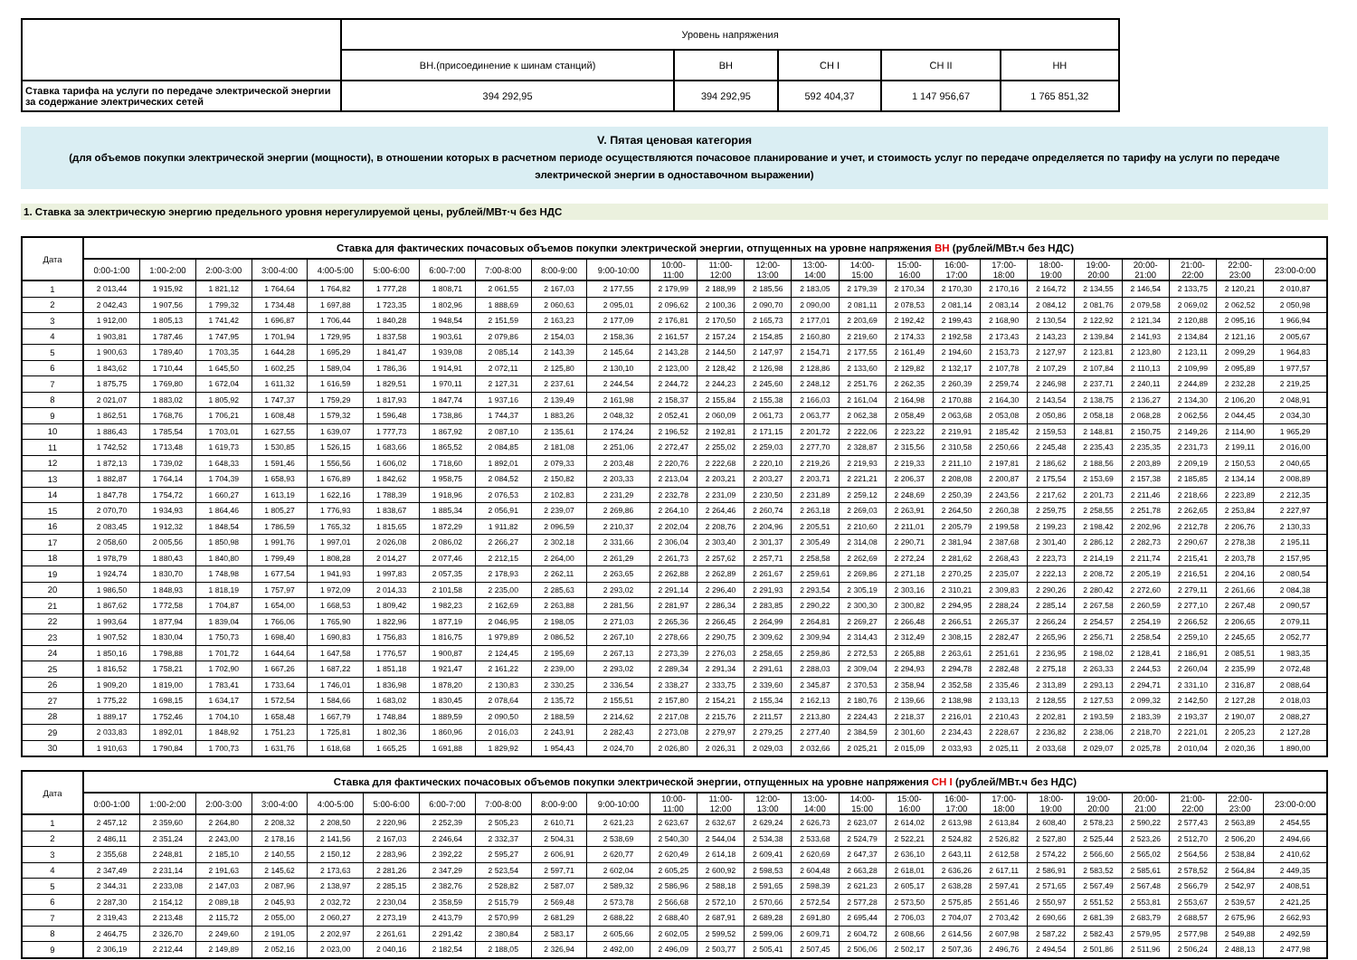| | Уровень напряжения | | | | |
| | ВН.(присоединение к шинам станций) | ВН | СН I | СН II | НН |
| Ставка тарифа на услуги по передаче электрической энергии за содержание электрических сетей | 394 292,95 | 394 292,95 | 592 404,37 | 1 147 956,67 | 1 765 851,32 |
V. Пятая ценовая категория
(для объемов покупки электрической энергии (мощности), в отношении которых в расчетном периоде осуществляются почасовое планирование и учет, и стоимость услуг по передаче определяется по тарифу на услуги по передаче электрической энергии в одноставочном выражении)
1. Ставка за электрическую энергию предельного уровня нерегулируемой цены, рублей/МВт·ч без НДС
| Дата | Ставка для фактических почасовых объемов покупки электрической энергии, отпущенных на уровне напряжения ВН (рублей/МВт.ч без НДС) | | | | | | | | | | | | | | | | | | | | | | | |
| --- | --- | --- | --- | --- | --- | --- | --- | --- | --- | --- | --- | --- | --- | --- | --- | --- | --- | --- | --- | --- | --- | --- | --- | --- |
| | 0:00-1:00 | 1:00-2:00 | 2:00-3:00 | 3:00-4:00 | 4:00-5:00 | 5:00-6:00 | 6:00-7:00 | 7:00-8:00 | 8:00-9:00 | 9:00-10:00 | 10:00- 11:00 | 11:00- 12:00 | 12:00- 13:00 | 13:00- 14:00 | 14:00- 15:00 | 15:00- 16:00 | 16:00- 17:00 | 17:00- 18:00 | 18:00- 19:00 | 19:00- 20:00 | 20:00- 21:00 | 21:00- 22:00 | 22:00- 23:00 | 23:00-0:00 |
| 1 | 2 013,44 | 1 915,92 | 1 821,12 | 1 764,64 | 1 764,82 | 1 777,28 | 1 808,71 | 2 061,55 | 2 167,03 | 2 177,55 | 2 179,99 | 2 188,99 | 2 185,56 | 2 183,05 | 2 179,39 | 2 170,34 | 2 170,30 | 2 170,16 | 2 164,72 | 2 134,55 | 2 146,54 | 2 133,75 | 2 120,21 | 2 010,87 |
| 2 | 2 042,43 | 1 907,56 | 1 799,32 | 1 734,48 | 1 697,88 | 1 723,35 | 1 802,96 | 1 888,69 | 2 060,63 | 2 095,01 | 2 096,62 | 2 100,36 | 2 090,70 | 2 090,00 | 2 081,11 | 2 078,53 | 2 081,14 | 2 083,14 | 2 084,12 | 2 081,76 | 2 079,58 | 2 069,02 | 2 062,52 | 2 050,98 |
| 3 | 1 912,00 | 1 805,13 | 1 741,42 | 1 696,87 | 1 706,44 | 1 840,28 | 1 948,54 | 2 151,59 | 2 163,23 | 2 177,09 | 2 176,81 | 2 170,50 | 2 165,73 | 2 177,01 | 2 203,69 | 2 192,42 | 2 199,43 | 2 168,90 | 2 130,54 | 2 122,92 | 2 121,34 | 2 120,88 | 2 095,16 | 1 966,94 |
| 4 | 1 903,81 | 1 787,46 | 1 747,95 | 1 701,94 | 1 729,95 | 1 837,58 | 1 903,61 | 2 079,86 | 2 154,03 | 2 158,36 | 2 161,57 | 2 157,24 | 2 154,85 | 2 160,80 | 2 219,60 | 2 174,33 | 2 192,58 | 2 173,43 | 2 143,23 | 2 139,84 | 2 141,93 | 2 134,84 | 2 121,16 | 2 005,67 |
| 5 | 1 900,63 | 1 789,40 | 1 703,35 | 1 644,28 | 1 695,29 | 1 841,47 | 1 939,08 | 2 085,14 | 2 143,39 | 2 145,64 | 2 143,28 | 2 144,50 | 2 147,97 | 2 154,71 | 2 177,55 | 2 161,49 | 2 194,60 | 2 153,73 | 2 127,97 | 2 123,81 | 2 123,80 | 2 123,11 | 2 099,29 | 1 964,83 |
| 6 | 1 843,62 | 1 710,44 | 1 645,50 | 1 602,25 | 1 589,04 | 1 786,36 | 1 914,91 | 2 072,11 | 2 125,80 | 2 130,10 | 2 123,00 | 2 128,42 | 2 126,98 | 2 128,86 | 2 133,60 | 2 129,82 | 2 132,17 | 2 107,78 | 2 107,29 | 2 107,84 | 2 110,13 | 2 109,99 | 2 095,89 | 1 977,57 |
| 7 | 1 875,75 | 1 769,80 | 1 672,04 | 1 611,32 | 1 616,59 | 1 829,51 | 1 970,11 | 2 127,31 | 2 237,61 | 2 244,54 | 2 244,72 | 2 244,23 | 2 245,60 | 2 248,12 | 2 251,76 | 2 262,35 | 2 260,39 | 2 259,74 | 2 246,98 | 2 237,71 | 2 240,11 | 2 244,89 | 2 232,28 | 2 219,25 |
| 8 | 2 021,07 | 1 883,02 | 1 805,92 | 1 747,37 | 1 759,29 | 1 817,93 | 1 847,74 | 1 937,16 | 2 139,49 | 2 161,98 | 2 158,37 | 2 155,84 | 2 155,38 | 2 166,03 | 2 161,04 | 2 164,98 | 2 170,88 | 2 164,30 | 2 143,54 | 2 138,75 | 2 136,27 | 2 134,30 | 2 106,20 | 2 048,91 |
| 9 | 1 862,51 | 1 768,76 | 1 706,21 | 1 608,48 | 1 579,32 | 1 596,48 | 1 738,86 | 1 744,37 | 1 883,26 | 2 048,32 | 2 052,41 | 2 060,09 | 2 061,73 | 2 063,77 | 2 062,38 | 2 058,49 | 2 063,68 | 2 053,08 | 2 050,86 | 2 058,18 | 2 068,28 | 2 062,56 | 2 044,45 | 2 034,30 |
| 10 | 1 886,43 | 1 785,54 | 1 703,01 | 1 627,55 | 1 639,07 | 1 777,73 | 1 867,92 | 2 087,10 | 2 135,61 | 2 174,24 | 2 196,52 | 2 192,81 | 2 171,15 | 2 201,72 | 2 222,06 | 2 223,22 | 2 219,91 | 2 185,42 | 2 159,53 | 2 148,81 | 2 150,75 | 2 149,26 | 2 114,90 | 1 965,29 |
| 11 | 1 742,52 | 1 713,48 | 1 619,73 | 1 530,85 | 1 526,15 | 1 683,66 | 1 865,52 | 2 084,85 | 2 181,08 | 2 251,06 | 2 272,47 | 2 255,02 | 2 259,03 | 2 277,70 | 2 328,87 | 2 315,56 | 2 310,58 | 2 250,66 | 2 245,48 | 2 235,43 | 2 235,35 | 2 231,73 | 2 199,11 | 2 016,00 |
| 12 | 1 872,13 | 1 739,02 | 1 648,33 | 1 591,46 | 1 556,56 | 1 606,02 | 1 718,60 | 1 892,01 | 2 079,33 | 2 203,48 | 2 220,76 | 2 222,68 | 2 220,10 | 2 219,26 | 2 219,93 | 2 219,33 | 2 211,10 | 2 197,81 | 2 186,62 | 2 188,56 | 2 203,89 | 2 209,19 | 2 150,53 | 2 040,65 |
| 13 | 1 882,87 | 1 764,14 | 1 704,39 | 1 658,93 | 1 676,89 | 1 842,62 | 1 958,75 | 2 084,52 | 2 150,82 | 2 203,33 | 2 213,04 | 2 203,21 | 2 203,27 | 2 203,71 | 2 221,21 | 2 206,37 | 2 208,08 | 2 200,87 | 2 175,54 | 2 153,69 | 2 157,38 | 2 185,85 | 2 134,14 | 2 008,89 |
| 14 | 1 847,78 | 1 754,72 | 1 660,27 | 1 613,19 | 1 622,16 | 1 788,39 | 1 918,96 | 2 076,53 | 2 102,83 | 2 231,29 | 2 232,78 | 2 231,09 | 2 230,50 | 2 231,89 | 2 259,12 | 2 248,69 | 2 250,39 | 2 243,56 | 2 217,62 | 2 201,73 | 2 211,46 | 2 218,66 | 2 223,89 | 2 212,35 |
| 15 | 2 070,70 | 1 934,93 | 1 864,46 | 1 805,27 | 1 776,93 | 1 838,67 | 1 885,34 | 2 056,91 | 2 239,07 | 2 269,86 | 2 264,10 | 2 264,46 | 2 260,74 | 2 263,18 | 2 269,03 | 2 263,91 | 2 264,50 | 2 260,38 | 2 259,75 | 2 258,55 | 2 251,78 | 2 262,65 | 2 253,84 | 2 227,97 |
| 16 | 2 083,45 | 1 912,32 | 1 848,54 | 1 786,59 | 1 765,32 | 1 815,65 | 1 872,29 | 1 911,82 | 2 096,59 | 2 210,37 | 2 202,04 | 2 208,76 | 2 204,96 | 2 205,51 | 2 210,60 | 2 211,01 | 2 205,79 | 2 199,58 | 2 199,23 | 2 198,42 | 2 202,96 | 2 212,78 | 2 206,76 | 2 130,33 |
| 17 | 2 058,60 | 2 005,56 | 1 850,98 | 1 991,76 | 1 997,01 | 2 026,08 | 2 086,02 | 2 266,27 | 2 302,18 | 2 331,66 | 2 306,04 | 2 303,40 | 2 301,37 | 2 305,49 | 2 314,08 | 2 290,71 | 2 381,94 | 2 387,68 | 2 301,40 | 2 286,12 | 2 282,73 | 2 290,67 | 2 278,38 | 2 195,11 |
| 18 | 1 978,79 | 1 880,43 | 1 840,80 | 1 799,49 | 1 808,28 | 2 014,27 | 2 077,46 | 2 212,15 | 2 264,00 | 2 261,29 | 2 261,73 | 2 257,62 | 2 257,71 | 2 258,58 | 2 262,69 | 2 272,24 | 2 281,62 | 2 268,43 | 2 223,73 | 2 214,19 | 2 211,74 | 2 215,41 | 2 203,78 | 2 157,95 |
| 19 | 1 924,74 | 1 830,70 | 1 748,98 | 1 677,54 | 1 941,93 | 1 997,83 | 2 057,35 | 2 178,93 | 2 262,11 | 2 263,65 | 2 262,88 | 2 262,89 | 2 261,67 | 2 259,61 | 2 269,86 | 2 271,18 | 2 270,25 | 2 235,07 | 2 222,13 | 2 208,72 | 2 205,19 | 2 216,51 | 2 204,16 | 2 080,54 |
| 20 | 1 986,50 | 1 848,93 | 1 818,19 | 1 757,97 | 1 972,09 | 2 014,33 | 2 101,58 | 2 235,00 | 2 285,63 | 2 293,02 | 2 291,14 | 2 296,40 | 2 291,93 | 2 293,54 | 2 305,19 | 2 303,16 | 2 310,21 | 2 309,83 | 2 290,26 | 2 280,42 | 2 272,60 | 2 279,11 | 2 261,66 | 2 084,38 |
| 21 | 1 867,62 | 1 772,58 | 1 704,87 | 1 654,00 | 1 668,53 | 1 809,42 | 1 982,23 | 2 162,69 | 2 263,88 | 2 281,56 | 2 281,97 | 2 286,34 | 2 283,85 | 2 290,22 | 2 300,30 | 2 300,82 | 2 294,95 | 2 288,24 | 2 285,14 | 2 267,58 | 2 260,59 | 2 277,10 | 2 267,48 | 2 090,57 |
| 22 | 1 993,64 | 1 877,94 | 1 839,04 | 1 766,06 | 1 765,90 | 1 822,96 | 1 877,19 | 2 046,95 | 2 198,05 | 2 271,03 | 2 265,36 | 2 266,45 | 2 264,99 | 2 264,81 | 2 269,27 | 2 266,48 | 2 266,51 | 2 265,37 | 2 266,24 | 2 254,57 | 2 254,19 | 2 266,52 | 2 206,65 | 2 079,11 |
| 23 | 1 907,52 | 1 830,04 | 1 750,73 | 1 698,40 | 1 690,83 | 1 756,83 | 1 816,75 | 1 979,89 | 2 086,52 | 2 267,10 | 2 278,66 | 2 290,75 | 2 309,62 | 2 309,94 | 2 314,43 | 2 312,49 | 2 308,15 | 2 282,47 | 2 265,96 | 2 256,71 | 2 258,54 | 2 259,10 | 2 245,65 | 2 052,77 |
| 24 | 1 850,16 | 1 798,88 | 1 701,72 | 1 644,64 | 1 647,58 | 1 776,57 | 1 900,87 | 2 124,45 | 2 195,69 | 2 267,13 | 2 273,39 | 2 276,03 | 2 258,65 | 2 259,86 | 2 272,53 | 2 265,88 | 2 263,61 | 2 251,61 | 2 236,95 | 2 198,02 | 2 128,41 | 2 186,91 | 2 085,51 | 1 983,35 |
| 25 | 1 816,52 | 1 758,21 | 1 702,90 | 1 667,26 | 1 687,22 | 1 851,18 | 1 921,47 | 2 161,22 | 2 239,00 | 2 293,02 | 2 289,34 | 2 291,34 | 2 291,61 | 2 288,03 | 2 309,04 | 2 294,93 | 2 294,78 | 2 282,48 | 2 275,18 | 2 263,33 | 2 244,53 | 2 260,04 | 2 235,99 | 2 072,48 |
| 26 | 1 909,20 | 1 819,00 | 1 783,41 | 1 733,64 | 1 746,01 | 1 836,98 | 1 878,20 | 2 130,83 | 2 330,25 | 2 336,54 | 2 338,27 | 2 333,75 | 2 339,60 | 2 345,87 | 2 370,53 | 2 358,94 | 2 352,58 | 2 335,46 | 2 313,89 | 2 293,13 | 2 294,71 | 2 331,10 | 2 316,87 | 2 088,64 |
| 27 | 1 775,22 | 1 698,15 | 1 634,17 | 1 572,54 | 1 584,66 | 1 683,02 | 1 830,45 | 2 078,64 | 2 135,72 | 2 155,51 | 2 157,80 | 2 154,21 | 2 155,34 | 2 162,13 | 2 180,76 | 2 139,66 | 2 138,98 | 2 133,13 | 2 128,55 | 2 127,53 | 2 099,32 | 2 142,50 | 2 127,28 | 2 018,03 |
| 28 | 1 889,17 | 1 752,46 | 1 704,10 | 1 658,48 | 1 667,79 | 1 748,84 | 1 889,59 | 2 090,50 | 2 188,59 | 2 214,62 | 2 217,08 | 2 215,76 | 2 211,57 | 2 213,80 | 2 224,43 | 2 218,37 | 2 216,01 | 2 210,43 | 2 202,81 | 2 193,59 | 2 183,39 | 2 193,37 | 2 190,07 | 2 088,27 |
| 29 | 2 033,83 | 1 892,01 | 1 848,92 | 1 751,23 | 1 725,81 | 1 802,36 | 1 860,96 | 2 016,03 | 2 243,91 | 2 282,43 | 2 273,08 | 2 279,97 | 2 279,25 | 2 277,40 | 2 384,59 | 2 301,60 | 2 234,43 | 2 228,67 | 2 236,82 | 2 238,06 | 2 218,70 | 2 221,01 | 2 205,23 | 2 127,28 |
| 30 | 1 910,63 | 1 790,84 | 1 700,73 | 1 631,76 | 1 618,68 | 1 665,25 | 1 691,88 | 1 829,92 | 1 954,43 | 2 024,70 | 2 026,80 | 2 026,31 | 2 029,03 | 2 032,66 | 2 025,21 | 2 015,09 | 2 033,93 | 2 025,11 | 2 033,68 | 2 029,07 | 2 025,78 | 2 010,04 | 2 020,36 | 1 890,00 |
| Дата | Ставка для фактических почасовых объемов покупки электрической энергии, отпущенных на уровне напряжения СН I (рублей/МВт.ч без НДС) | | | | | | | | | | | | | | | | | | | | | | | |
| --- | --- | --- | --- | --- | --- | --- | --- | --- | --- | --- | --- | --- | --- | --- | --- | --- | --- | --- | --- | --- | --- | --- | --- | --- |
| | 0:00-1:00 | 1:00-2:00 | 2:00-3:00 | 3:00-4:00 | 4:00-5:00 | 5:00-6:00 | 6:00-7:00 | 7:00-8:00 | 8:00-9:00 | 9:00-10:00 | 10:00- 11:00 | 11:00- 12:00 | 12:00- 13:00 | 13:00- 14:00 | 14:00- 15:00 | 15:00- 16:00 | 16:00- 17:00 | 17:00- 18:00 | 18:00- 19:00 | 19:00- 20:00 | 20:00- 21:00 | 21:00- 22:00 | 22:00- 23:00 | 23:00-0:00 |
| 1 | 2 457,12 | 2 359,60 | 2 264,80 | 2 208,32 | 2 208,50 | 2 220,96 | 2 252,39 | 2 505,23 | 2 610,71 | 2 621,23 | 2 623,67 | 2 632,67 | 2 629,24 | 2 626,73 | 2 623,07 | 2 614,02 | 2 613,98 | 2 613,84 | 2 608,40 | 2 578,23 | 2 590,22 | 2 577,43 | 2 563,89 | 2 454,55 |
| 2 | 2 486,11 | 2 351,24 | 2 243,00 | 2 178,16 | 2 141,56 | 2 167,03 | 2 246,64 | 2 332,37 | 2 504,31 | 2 538,69 | 2 540,30 | 2 544,04 | 2 534,38 | 2 533,68 | 2 524,79 | 2 522,21 | 2 524,82 | 2 526,82 | 2 527,80 | 2 525,44 | 2 523,26 | 2 512,70 | 2 506,20 | 2 494,66 |
| 3 | 2 355,68 | 2 248,81 | 2 185,10 | 2 140,55 | 2 150,12 | 2 283,96 | 2 392,22 | 2 595,27 | 2 606,91 | 2 620,77 | 2 620,49 | 2 614,18 | 2 609,41 | 2 620,69 | 2 647,37 | 2 636,10 | 2 643,11 | 2 612,58 | 2 574,22 | 2 566,60 | 2 565,02 | 2 564,56 | 2 538,84 | 2 410,62 |
| 4 | 2 347,49 | 2 231,14 | 2 191,63 | 2 145,62 | 2 173,63 | 2 281,26 | 2 347,29 | 2 523,54 | 2 597,71 | 2 602,04 | 2 605,25 | 2 600,92 | 2 598,53 | 2 604,48 | 2 663,28 | 2 618,01 | 2 636,26 | 2 617,11 | 2 586,91 | 2 583,52 | 2 585,61 | 2 578,52 | 2 564,84 | 2 449,35 |
| 5 | 2 344,31 | 2 233,08 | 2 147,03 | 2 087,96 | 2 138,97 | 2 285,15 | 2 382,76 | 2 528,82 | 2 587,07 | 2 589,32 | 2 586,96 | 2 588,18 | 2 591,65 | 2 598,39 | 2 621,23 | 2 605,17 | 2 638,28 | 2 597,41 | 2 571,65 | 2 567,49 | 2 567,48 | 2 566,79 | 2 542,97 | 2 408,51 |
| 6 | 2 287,30 | 2 154,12 | 2 089,18 | 2 045,93 | 2 032,72 | 2 230,04 | 2 358,59 | 2 515,79 | 2 569,48 | 2 573,78 | 2 566,68 | 2 572,10 | 2 570,66 | 2 572,54 | 2 577,28 | 2 573,50 | 2 575,85 | 2 551,46 | 2 550,97 | 2 551,52 | 2 553,81 | 2 553,67 | 2 539,57 | 2 421,25 |
| 7 | 2 319,43 | 2 213,48 | 2 115,72 | 2 055,00 | 2 060,27 | 2 273,19 | 2 413,79 | 2 570,99 | 2 681,29 | 2 688,22 | 2 688,40 | 2 687,91 | 2 689,28 | 2 691,80 | 2 695,44 | 2 706,03 | 2 704,07 | 2 703,42 | 2 690,66 | 2 681,39 | 2 683,79 | 2 688,57 | 2 675,96 | 2 662,93 |
| 8 | 2 464,75 | 2 326,70 | 2 249,60 | 2 191,05 | 2 202,97 | 2 261,61 | 2 291,42 | 2 380,84 | 2 583,17 | 2 605,66 | 2 602,05 | 2 599,52 | 2 599,06 | 2 609,71 | 2 604,72 | 2 608,66 | 2 614,56 | 2 607,98 | 2 587,22 | 2 582,43 | 2 579,95 | 2 577,98 | 2 549,88 | 2 492,59 |
| 9 | 2 306,19 | 2 212,44 | 2 149,89 | 2 052,16 | 2 023,00 | 2 040,16 | 2 182,54 | 2 188,05 | 2 326,94 | 2 492,00 | 2 496,09 | 2 503,77 | 2 505,41 | 2 507,45 | 2 506,06 | 2 502,17 | 2 507,36 | 2 496,76 | 2 494,54 | 2 501,86 | 2 511,96 | 2 506,24 | 2 488,13 | 2 477,98 |